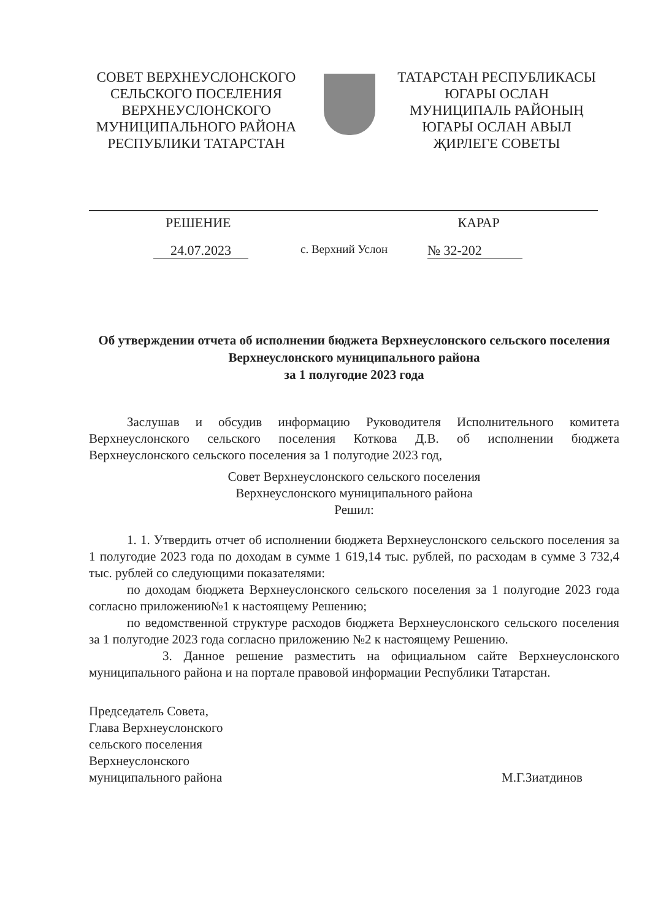СОВЕТ ВЕРХНЕУСЛОНСКОГО
СЕЛЬСКОГО ПОСЕЛЕНИЯ
ВЕРХНЕУСЛОНСКОГО
МУНИЦИПАЛЬНОГО РАЙОНА
РЕСПУБЛИКИ ТАТАРСТАН
ТАТАРСТАН РЕСПУБЛИКАСЫ
ЮГАРЫ ОСЛАН
МУНИЦИПАЛЬ РАЙОНЫҢ
ЮГАРЫ ОСЛАН АВЫЛ
ҖИРЛЕГЕ СОВЕТЫ
РЕШЕНИЕ КАРАР
24.07.2023 с. Верхний Услон № 32-202
Об утверждении отчета об исполнении бюджета Верхнеуслонского сельского поселения Верхнеуслонского муниципального района
за 1 полугодие 2023 года
Заслушав и обсудив информацию Руководителя Исполнительного комитета Верхнеуслонского сельского поселения Коткова Д.В. об исполнении бюджета Верхнеуслонского сельского поселения за 1 полугодие 2023 год,
Совет Верхнеуслонского сельского поселения
Верхнеуслонского муниципального района
Решил:
1. 1. Утвердить отчет об исполнении бюджета Верхнеуслонского сельского поселения за 1 полугодие 2023 года по доходам в сумме 1 619,14 тыс. рублей, по расходам в сумме 3 732,4 тыс. рублей со следующими показателями:
по доходам бюджета Верхнеуслонского сельского поселения за 1 полугодие 2023 года согласно приложению№1 к настоящему Решению;
по ведомственной структуре расходов бюджета Верхнеуслонского сельского поселения за 1 полугодие 2023 года согласно приложению №2 к настоящему Решению.
3. Данное решение разместить на официальном сайте Верхнеуслонского муниципального района и на портале правовой информации Республики Татарстан.
Председатель Совета,
Глава Верхнеуслонского
сельского поселения
Верхнеуслонского
муниципального района
М.Г.Зиатдинов